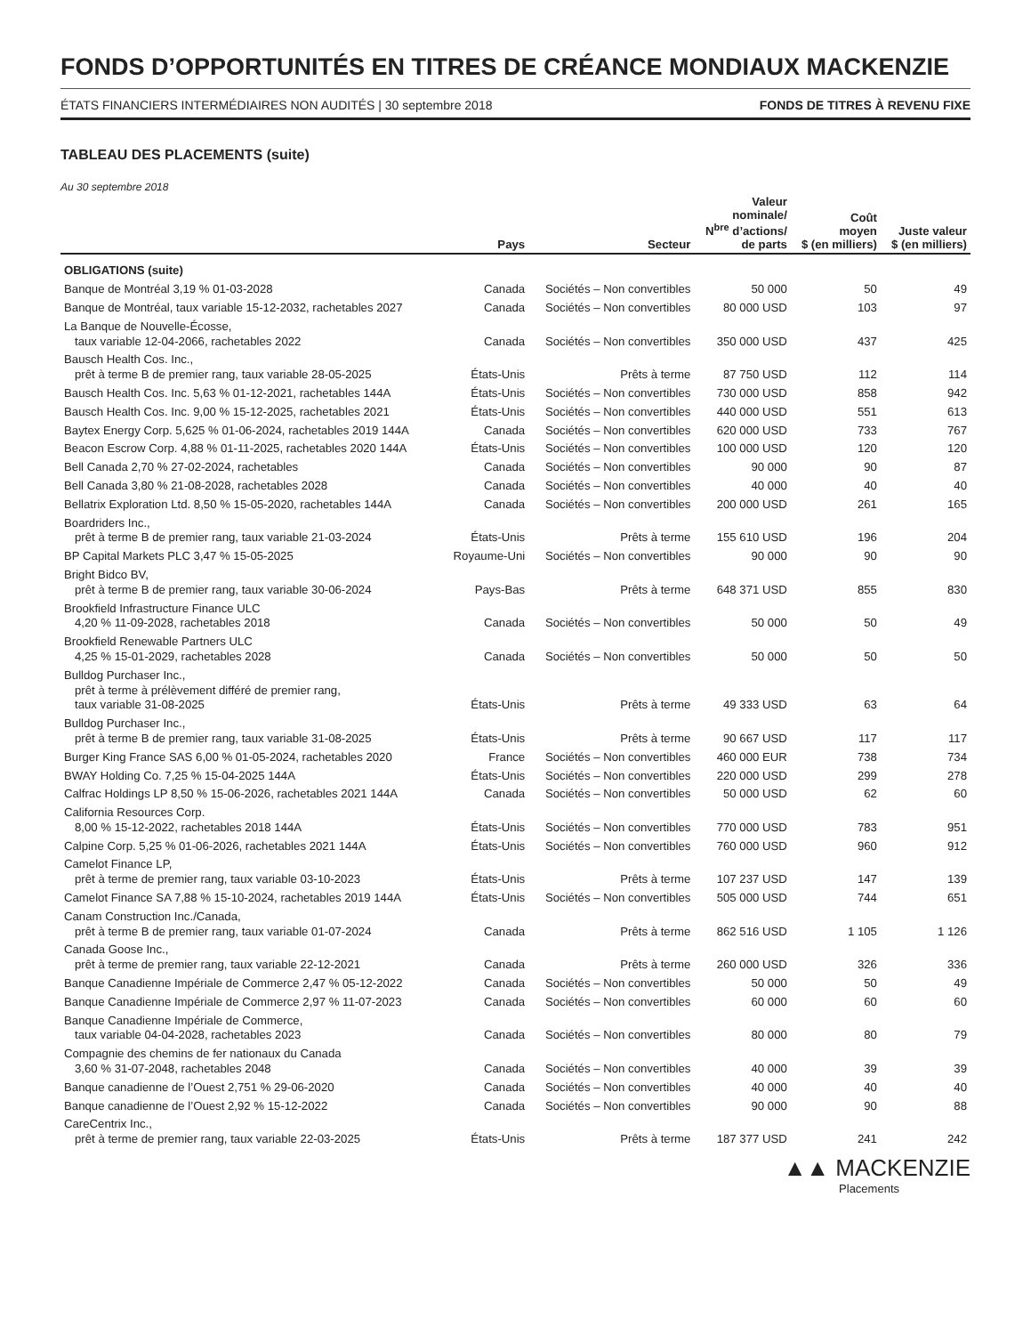FONDS D’OPPORTUNITÉS EN TITRES DE CRÉANCE MONDIAUX MACKENZIE
ÉTATS FINANCIERS INTERMÉDIAIRES NON AUDITÉS | 30 septembre 2018 FONDS DE TITRES À REVENU FIXE
TABLEAU DES PLACEMENTS (suite)
Au 30 septembre 2018
| | Pays | Secteur | Valeur nominale/ N<sup>bre</sup> d’actions/ de parts | Coût moyen $ (en milliers) | Juste valeur $ (en milliers) |
| --- | --- | --- | --- | --- | --- |
| OBLIGATIONS (suite) | | | | | |
| Banque de Montréal 3,19 % 01-03-2028 | Canada | Sociétés – Non convertibles | 50 000 | 50 | 49 |
| Banque de Montréal, taux variable 15-12-2032, rachetables 2027 | Canada | Sociétés – Non convertibles | 80 000 USD | 103 | 97 |
| La Banque de Nouvelle-Écosse, taux variable 12-04-2066, rachetables 2022 | Canada | Sociétés – Non convertibles | 350 000 USD | 437 | 425 |
| Bausch Health Cos. Inc., prêt à terme B de premier rang, taux variable 28-05-2025 | États-Unis | Prêts à terme | 87 750 USD | 112 | 114 |
| Bausch Health Cos. Inc. 5,63 % 01-12-2021, rachetables 144A | États-Unis | Sociétés – Non convertibles | 730 000 USD | 858 | 942 |
| Bausch Health Cos. Inc. 9,00 % 15-12-2025, rachetables 2021 | États-Unis | Sociétés – Non convertibles | 440 000 USD | 551 | 613 |
| Baytex Energy Corp. 5,625 % 01-06-2024, rachetables 2019 144A | Canada | Sociétés – Non convertibles | 620 000 USD | 733 | 767 |
| Beacon Escrow Corp. 4,88 % 01-11-2025, rachetables 2020 144A | États-Unis | Sociétés – Non convertibles | 100 000 USD | 120 | 120 |
| Bell Canada 2,70 % 27-02-2024, rachetables | Canada | Sociétés – Non convertibles | 90 000 | 90 | 87 |
| Bell Canada 3,80 % 21-08-2028, rachetables 2028 | Canada | Sociétés – Non convertibles | 40 000 | 40 | 40 |
| Bellatrix Exploration Ltd. 8,50 % 15-05-2020, rachetables 144A | Canada | Sociétés – Non convertibles | 200 000 USD | 261 | 165 |
| Boardriders Inc., prêt à terme B de premier rang, taux variable 21-03-2024 | États-Unis | Prêts à terme | 155 610 USD | 196 | 204 |
| BP Capital Markets PLC 3,47 % 15-05-2025 | Royaume-Uni | Sociétés – Non convertibles | 90 000 | 90 | 90 |
| Bright Bidco BV, prêt à terme B de premier rang, taux variable 30-06-2024 | Pays-Bas | Prêts à terme | 648 371 USD | 855 | 830 |
| Brookfield Infrastructure Finance ULC 4,20 % 11-09-2028, rachetables 2018 | Canada | Sociétés – Non convertibles | 50 000 | 50 | 49 |
| Brookfield Renewable Partners ULC 4,25 % 15-01-2029, rachetables 2028 | Canada | Sociétés – Non convertibles | 50 000 | 50 | 50 |
| Bulldog Purchaser Inc., prêt à terme à prélèvement différé de premier rang, taux variable 31-08-2025 | États-Unis | Prêts à terme | 49 333 USD | 63 | 64 |
| Bulldog Purchaser Inc., prêt à terme B de premier rang, taux variable 31-08-2025 | États-Unis | Prêts à terme | 90 667 USD | 117 | 117 |
| Burger King France SAS 6,00 % 01-05-2024, rachetables 2020 | France | Sociétés – Non convertibles | 460 000 EUR | 738 | 734 |
| BWAY Holding Co. 7,25 % 15-04-2025 144A | États-Unis | Sociétés – Non convertibles | 220 000 USD | 299 | 278 |
| Calfrac Holdings LP 8,50 % 15-06-2026, rachetables 2021 144A | Canada | Sociétés – Non convertibles | 50 000 USD | 62 | 60 |
| California Resources Corp. 8,00 % 15-12-2022, rachetables 2018 144A | États-Unis | Sociétés – Non convertibles | 770 000 USD | 783 | 951 |
| Calpine Corp. 5,25 % 01-06-2026, rachetables 2021 144A | États-Unis | Sociétés – Non convertibles | 760 000 USD | 960 | 912 |
| Camelot Finance LP, prêt à terme de premier rang, taux variable 03-10-2023 | États-Unis | Prêts à terme | 107 237 USD | 147 | 139 |
| Camelot Finance SA 7,88 % 15-10-2024, rachetables 2019 144A | États-Unis | Sociétés – Non convertibles | 505 000 USD | 744 | 651 |
| Canam Construction Inc./Canada, prêt à terme B de premier rang, taux variable 01-07-2024 | Canada | Prêts à terme | 862 516 USD | 1 105 | 1 126 |
| Canada Goose Inc., prêt à terme de premier rang, taux variable 22-12-2021 | Canada | Prêts à terme | 260 000 USD | 326 | 336 |
| Banque Canadienne Impériale de Commerce 2,47 % 05-12-2022 | Canada | Sociétés – Non convertibles | 50 000 | 50 | 49 |
| Banque Canadienne Impériale de Commerce 2,97 % 11-07-2023 | Canada | Sociétés – Non convertibles | 60 000 | 60 | 60 |
| Banque Canadienne Impériale de Commerce, taux variable 04-04-2028, rachetables 2023 | Canada | Sociétés – Non convertibles | 80 000 | 80 | 79 |
| Compagnie des chemins de fer nationaux du Canada 3,60 % 31-07-2048, rachetables 2048 | Canada | Sociétés – Non convertibles | 40 000 | 39 | 39 |
| Banque canadienne de l’Ouest 2,751 % 29-06-2020 | Canada | Sociétés – Non convertibles | 40 000 | 40 | 40 |
| Banque canadienne de l’Ouest 2,92 % 15-12-2022 | Canada | Sociétés – Non convertibles | 90 000 | 90 | 88 |
| CareCentrix Inc., prêt à terme de premier rang, taux variable 22-03-2025 | États-Unis | Prêts à terme | 187 377 USD | 241 | 242 |
▲▲ MACKENZIE
Placements